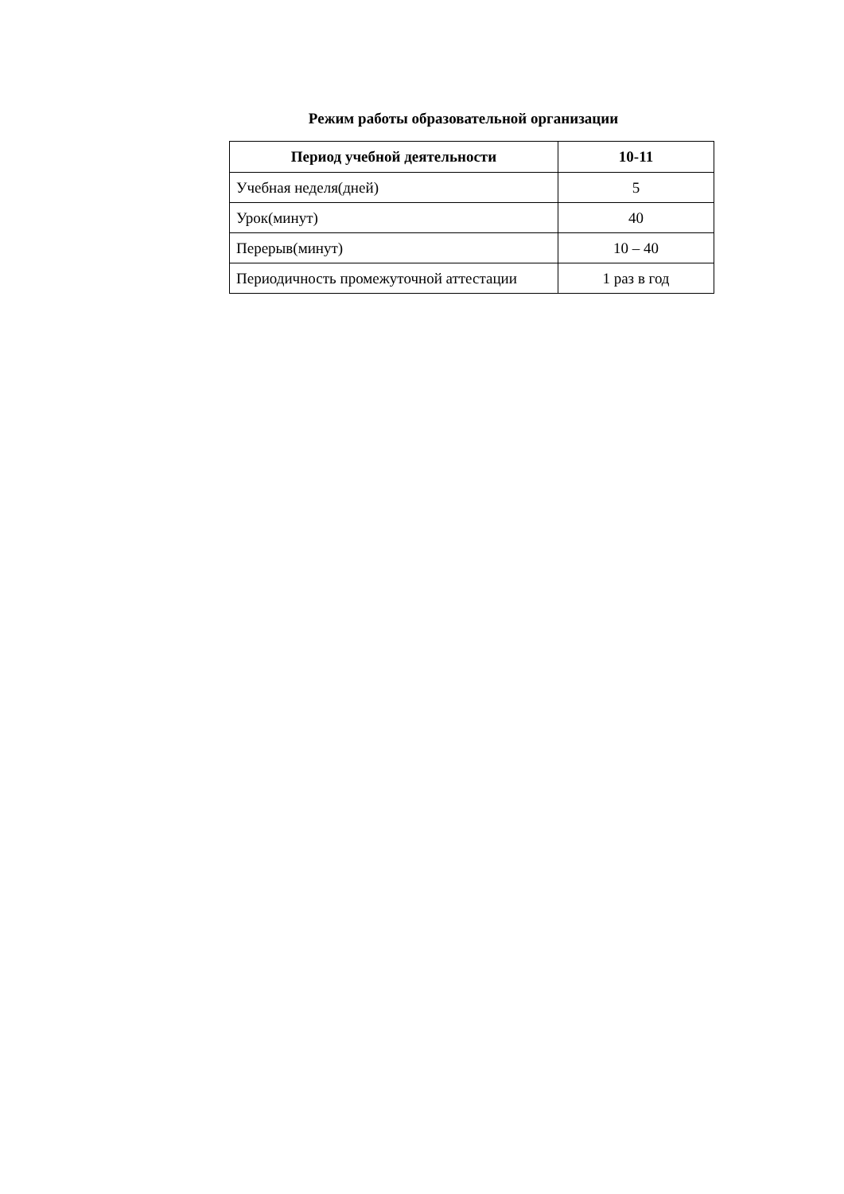Режим работы образовательной организации
| Период учебной деятельности | 10-11 |
| --- | --- |
| Учебная неделя(дней) | 5 |
| Урок(минут) | 40 |
| Перерыв(минут) | 10 – 40 |
| Периодичность промежуточной аттестации | 1 раз в год |